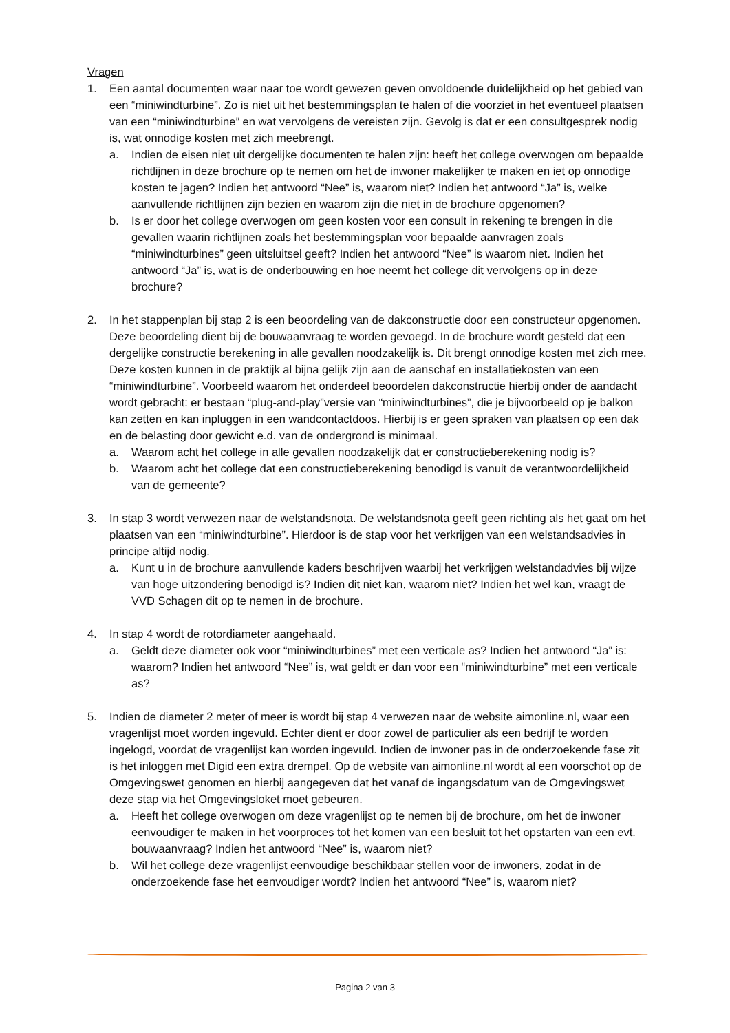Vragen
1. Een aantal documenten waar naar toe wordt gewezen geven onvoldoende duidelijkheid op het gebied van een “miniwindturbine”. Zo is niet uit het bestemmingsplan te halen of die voorziet in het eventueel plaatsen van een “miniwindturbine” en wat vervolgens de vereisten zijn. Gevolg is dat er een consultgesprek nodig is, wat onnodige kosten met zich meebrengt.
a. Indien de eisen niet uit dergelijke documenten te halen zijn: heeft het college overwogen om bepaalde richtlijnen in deze brochure op te nemen om het de inwoner makelijker te maken en iet op onnodige kosten te jagen? Indien het antwoord “Nee” is, waarom niet? Indien het antwoord “Ja” is, welke aanvullende richtlijnen zijn bezien en waarom zijn die niet in de brochure opgenomen?
b. Is er door het college overwogen om geen kosten voor een consult in rekening te brengen in die gevallen waarin richtlijnen zoals het bestemmingsplan voor bepaalde aanvragen zoals “miniwindturbines” geen uitsluitsel geeft? Indien het antwoord “Nee” is waarom niet. Indien het antwoord “Ja” is, wat is de onderbouwing en hoe neemt het college dit vervolgens op in deze brochure?
2. In het stappenplan bij stap 2 is een beoordeling van de dakconstructie door een constructeur opgenomen. Deze beoordeling dient bij de bouwaanvraag te worden gevoegd. In de brochure wordt gesteld dat een dergelijke constructie berekening in alle gevallen noodzakelijk is. Dit brengt onnodige kosten met zich mee. Deze kosten kunnen in de praktijk al bijna gelijk zijn aan de aanschaf en installatiekosten van een “miniwindturbine”. Voorbeeld waarom het onderdeel beoordelen dakconstructie hierbij onder de aandacht wordt gebracht: er bestaan “plug-and-play”versie van “miniwindturbines”, die je bijvoorbeeld op je balkon kan zetten en kan inpluggen in een wandcontactdoos. Hierbij is er geen spraken van plaatsen op een dak en de belasting door gewicht e.d. van de ondergrond is minimaal.
a. Waarom acht het college in alle gevallen noodzakelijk dat er constructieberekening nodig is?
b. Waarom acht het college dat een constructieberekening benodigd is vanuit de verantwoordelijkheid van de gemeente?
3. In stap 3 wordt verwezen naar de welstandsnota. De welstandsnota geeft geen richting als het gaat om het plaatsen van een “miniwindturbine”. Hierdoor is de stap voor het verkrijgen van een welstandsadvies in principe altijd nodig.
a. Kunt u in de brochure aanvullende kaders beschrijven waarbij het verkrijgen welstandadvies bij wijze van hoge uitzondering benodigd is? Indien dit niet kan, waarom niet? Indien het wel kan, vraagt de VVD Schagen dit op te nemen in de brochure.
4. In stap 4 wordt de rotordiameter aangehaald.
a. Geldt deze diameter ook voor “miniwindturbines” met een verticale as? Indien het antwoord “Ja” is: waarom? Indien het antwoord “Nee” is, wat geldt er dan voor een “miniwindturbine” met een verticale as?
5. Indien de diameter 2 meter of meer is wordt bij stap 4 verwezen naar de website aimonline.nl, waar een vragenlijst moet worden ingevuld. Echter dient er door zowel de particulier als een bedrijf te worden ingelogd, voordat de vragenlijst kan worden ingevuld. Indien de inwoner pas in de onderzoekende fase zit is het inloggen met Digid een extra drempel. Op de website van aimonline.nl wordt al een voorschot op de Omgevingswet genomen en hierbij aangegeven dat het vanaf de ingangsdatum van de Omgevingswet deze stap via het Omgevingsloket moet gebeuren.
a. Heeft het college overwogen om deze vragenlijst op te nemen bij de brochure, om het de inwoner eenvoudiger te maken in het voorproces tot het komen van een besluit tot het opstarten van een evt. bouwaanvraag? Indien het antwoord “Nee” is, waarom niet?
b. Wil het college deze vragenlijst eenvoudige beschikbaar stellen voor de inwoners, zodat in de onderzoekende fase het eenvoudiger wordt? Indien het antwoord “Nee” is, waarom niet?
Pagina 2 van 3